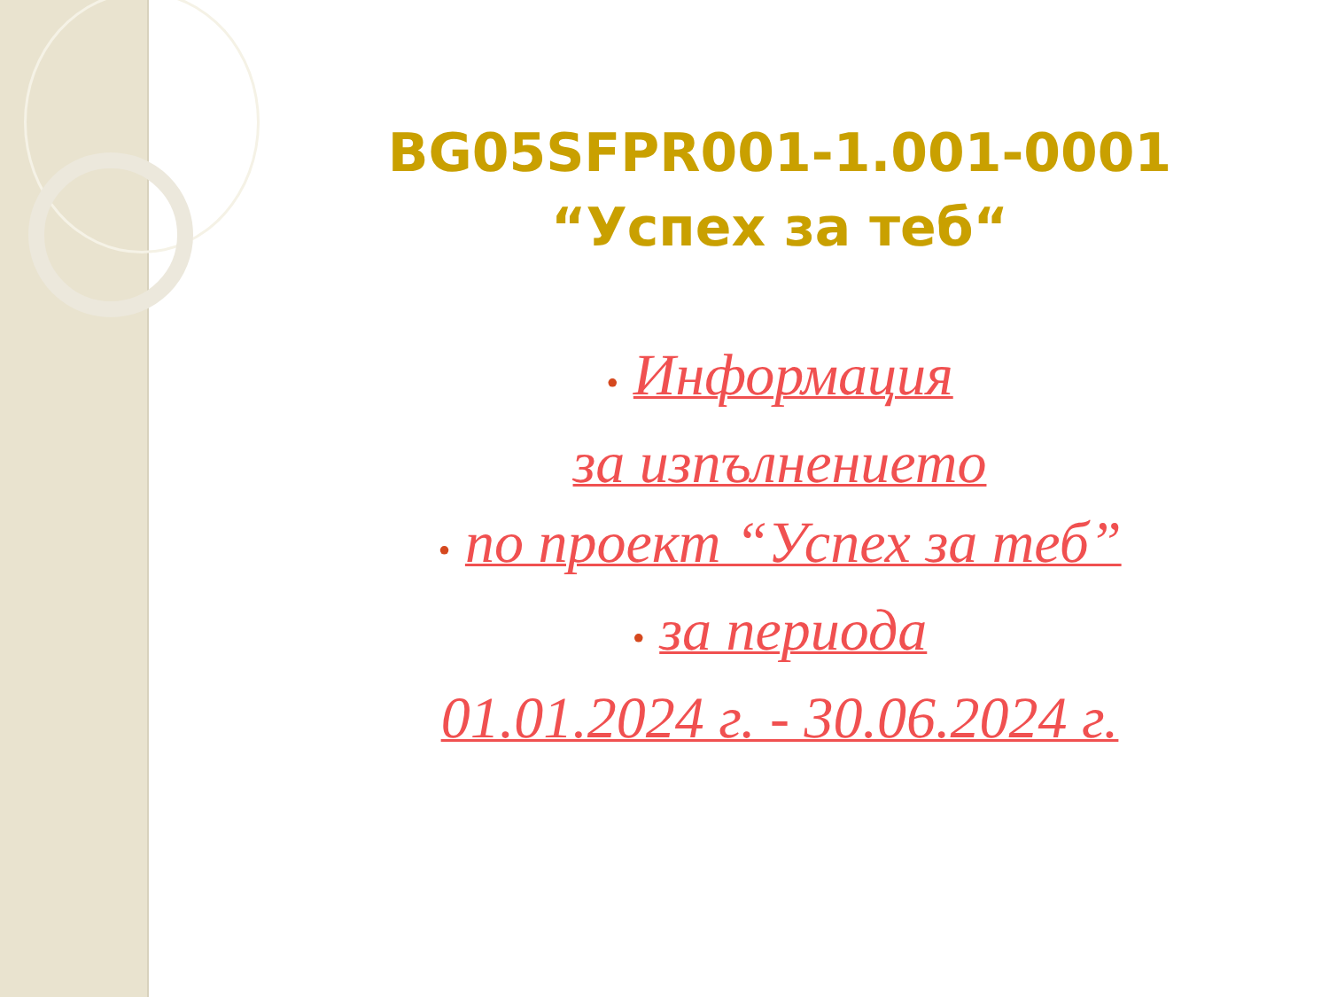BG05SFPR001-1.001-0001
“Успех за теб“
• Информация
за изпълнението
• по проект “Успех за теб”
• за периода
01.01.2024 г. - 30.06.2024 г.